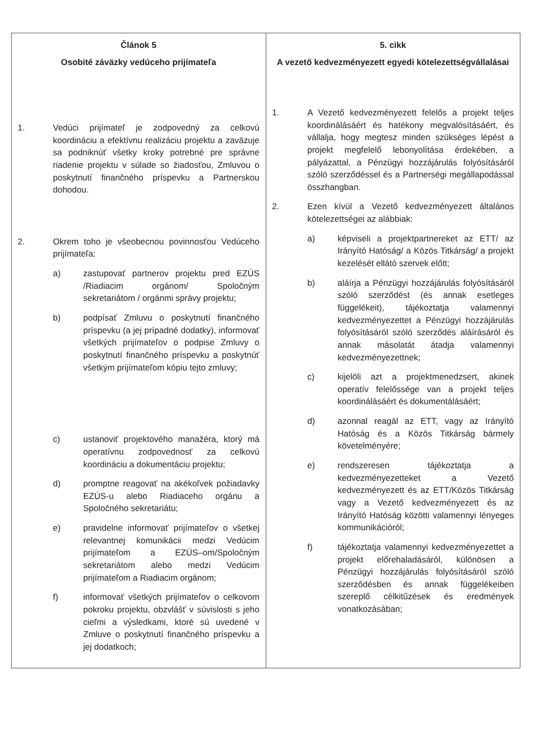| Článok 5 Osobité záväzky vedúceho prijímateľa 1. Vedúci prijímateľ je zodpovedný za celkovú koordináciu a efektívnu realizáciu projektu a zaväzuje sa podniknúť všetky kroky potrebné pre správne riadenie projektu v súlade so žiadosťou, Zmluvou o poskytnutí finančného príspevku a Partnerskou dohodou. 2. Okrem toho je všeobecnou povinnosťou Vedúceho prijímateľa: a) zastupovať partnerov projektu pred EZÚS /Riadiacim orgánom/ Spoločným sekretariátom / orgánmi správy projektu; b) podpísať Zmluvu o poskytnutí finančného príspevku (a jej prípadné dodatky), informovať všetkých prijímateľov o podpise Zmluvy o poskytnutí finančného príspevku a poskytnúť všetkým prijímateľom kópiu tejto zmluvy; c) ustanoviť projektového manažéra, ktorý má operatívnu zodpovednosť za celkovú koordináciu a dokumentáciu projektu; d) promptne reagovať na akékoľvek požiadavky EZÚS-u alebo Riadiaceho orgánu a Spoločného sekretariátu; e) pravidelne informovať prijímateľov o všetkej relevantnej komunikácii medzi Vedúcim prijímateľom a EZÚS–om/Spoločným sekretariátom alebo medzi Vedúcim prijímateľom a Riadiacim orgánom; f) informovať všetkých prijímateľov o celkovom pokroku projektu, obzvlášť v súvislosti s jeho cieľmi a výsledkami, ktoré sú uvedené v Zmluve o poskytnutí finančného príspevku a jej dodatkoch; | 5. cikk A vezető kedvezményezett egyedi kötelezettségvállalásai 1. A Vezető kedvezményezett felelős a projekt teljes koordinálásáért és hatékony megvalósításáért, és vállalja, hogy megtesz minden szükséges lépést a projekt megfelelő lebonyolítása érdekében, a pályázattal, a Pénzügyi hozzájárulás folyósításáról szóló szerződéssel és a Partnerségi megállapodással összhangban. 2. Ezen kívül a Vezető kedvezményezett általános kötelezettségei az alábbiak: a) képviseli a projektpartnereket az ETT/ az Irányító Hatóság/ a Közös Titkárság/ a projekt kezelését ellátó szervek előtt; b) aláírja a Pénzügyi hozzájárulás folyósításáról szóló szerződést (és annak esetleges függelékeit), tájékoztatja valamennyi kedvezményezettet a Pénzügyi hozzájárulás folyósításáról szóló szerződés aláírásáról és annak másolatát átadja valamennyi kedvezményezettnek; c) kijelöli azt a projektmenedzsert, akinek operatív felelőssége van a projekt teljes koordinálásáért és dokumentálásáért; d) azonnal reagál az ETT, vagy az Irányító Hatóság és a Közös Titkárság bármely követelményére; e) rendszeresen tájékoztatja a kedvezményezetteket a Vezető kedvezményezett és az ETT/Közös Titkárság vagy a Vezető kedvezményezett és az Irányító Hatóság közötti valamennyi lényeges kommunikációról; f) tájékoztatja valamennyi kedvezményezettet a projekt előrehaladásáról, különösen a Pénzügyi hozzájárulás folyósításáról szóló szerződésben és annak függelékeiben szereplő célkitűzések és eredmények vonatkozásában; |